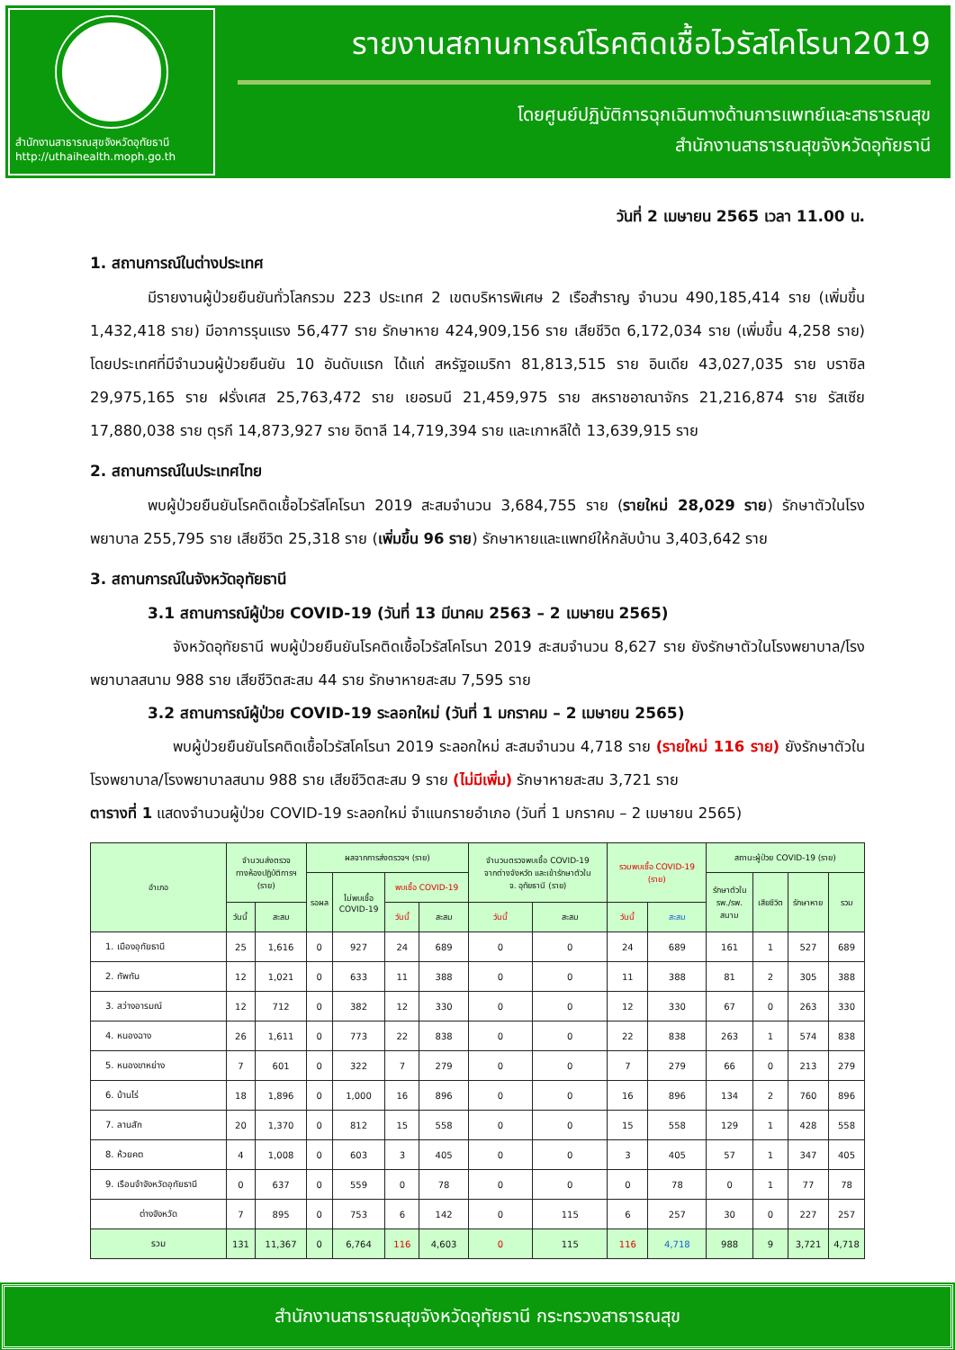สำนักงานสาธารณสุขจังหวัดอุทัยธานี
http://uthaihealth.moph.go.th
รายงานสถานการณ์โรคติดเชื้อไวรัสโคโรนา2019
โดยศูนย์ปฏิบัติการฉุกเฉินทางด้านการแพทย์และสาธารณสุข
สำนักงานสาธารณสุขจังหวัดอุทัยธานี
วันที่ 2 เมษายน 2565 เวลา 11.00 น.
1. สถานการณ์ในต่างประเทศ
มีรายงานผู้ป่วยยืนยันทั่วโลกรวม 223 ประเทศ 2 เขตบริหารพิเศษ 2 เรือสำราญ จำนวน 490,185,414 ราย (เพิ่มขึ้น 1,432,418 ราย) มีอาการรุนแรง 56,477 ราย รักษาหาย 424,909,156 ราย เสียชีวิต 6,172,034 ราย (เพิ่มขึ้น 4,258 ราย) โดยประเทศที่มีจำนวนผู้ป่วยยืนยัน 10 อันดับแรก ได้แก่ สหรัฐอเมริกา 81,813,515 ราย อินเดีย 43,027,035 ราย บราซิล 29,975,165 ราย ฝรั่งเศส 25,763,472 ราย เยอรมนี 21,459,975 ราย สหราชอาณาจักร 21,216,874 ราย รัสเซีย 17,880,038 ราย ตุรกี 14,873,927 ราย อิตาลี 14,719,394 ราย และเกาหลีใต้ 13,639,915 ราย
2. สถานการณ์ในประเทศไทย
พบผู้ป่วยยืนยันโรคติดเชื้อไวรัสโคโรนา 2019 สะสมจำนวน 3,684,755 ราย (รายใหม่ 28,029 ราย) รักษาตัวในโรงพยาบาล 255,795 ราย เสียชีวิต 25,318 ราย (เพิ่มขึ้น 96 ราย) รักษาหายและแพทย์ให้กลับบ้าน 3,403,642 ราย
3. สถานการณ์ในจังหวัดอุทัยธานี
3.1 สถานการณ์ผู้ป่วย COVID-19 (วันที่ 13 มีนาคม 2563 – 2 เมษายน 2565)
จังหวัดอุทัยธานี พบผู้ป่วยยืนยันโรคติดเชื้อไวรัสโคโรนา 2019 สะสมจำนวน 8,627 ราย ยังรักษาตัวในโรงพยาบาล/โรงพยาบาลสนาม 988 ราย เสียชีวิตสะสม 44 ราย รักษาหายสะสม 7,595 ราย
3.2 สถานการณ์ผู้ป่วย COVID-19 ระลอกใหม่ (วันที่ 1 มกราคม – 2 เมษายน 2565)
พบผู้ป่วยยืนยันโรคติดเชื้อไวรัสโคโรนา 2019 ระลอกใหม่ สะสมจำนวน 4,718 ราย (รายใหม่ 116 ราย) ยังรักษาตัวในโรงพยาบาล/โรงพยาบาลสนาม 988 ราย เสียชีวิตสะสม 9 ราย (ไม่มีเพิ่ม) รักษาหายสะสม 3,721 ราย
ตารางที่ 1 แสดงจำนวนผู้ป่วย COVID-19 ระลอกใหม่ จำแนกรายอำเภอ (วันที่ 1 มกราคม – 2 เมษายน 2565)
| อำเภอ | จำนวนส่งตรวจ ทางห้องปฏิบัติการฯ (ราย) | | ผลจากการส่งตรวจฯ (ราย) | | | | จำนวนตรวจพบเชื้อ COVID-19 จากต่างจังหวัด และเข้ารักษาตัวใน จ. อุทัยธานี (ราย) | | รวมพบเชื้อ COVID-19 (ราย) | | สถานะผู้ป่วย COVID-19 (ราย) | | | |
| --- | --- | --- | --- | --- | --- | --- | --- | --- | --- | --- | --- | --- | --- | --- |
| | | | รอผล | ไม่พบเชื้อ COVID-19 | พบเชื้อ COVID-19 | | | | | | รักษาตัวใน รพ./รพ. สนาม | เสียชีวิต | รักษาหาย | รวม |
| | วันนี้ | สะสม | | | วันนี้ | สะสม | วันนี้ | สะสม | วันนี้ | สะสม | | | | |
| 1. เมืองอุทัยธานี | 25 | 1,616 | 0 | 927 | 24 | 689 | 0 | 0 | 24 | 689 | 161 | 1 | 527 | 689 |
| 2. ทัพทัน | 12 | 1,021 | 0 | 633 | 11 | 388 | 0 | 0 | 11 | 388 | 81 | 2 | 305 | 388 |
| 3. สว่างอารมณ์ | 12 | 712 | 0 | 382 | 12 | 330 | 0 | 0 | 12 | 330 | 67 | 0 | 263 | 330 |
| 4. หนองฉาง | 26 | 1,611 | 0 | 773 | 22 | 838 | 0 | 0 | 22 | 838 | 263 | 1 | 574 | 838 |
| 5. หนองขาหย่าง | 7 | 601 | 0 | 322 | 7 | 279 | 0 | 0 | 7 | 279 | 66 | 0 | 213 | 279 |
| 6. บ้านไร่ | 18 | 1,896 | 0 | 1,000 | 16 | 896 | 0 | 0 | 16 | 896 | 134 | 2 | 760 | 896 |
| 7. ลานสัก | 20 | 1,370 | 0 | 812 | 15 | 558 | 0 | 0 | 15 | 558 | 129 | 1 | 428 | 558 |
| 8. ห้วยคต | 4 | 1,008 | 0 | 603 | 3 | 405 | 0 | 0 | 3 | 405 | 57 | 1 | 347 | 405 |
| 9. เรือนจำจังหวัดอุทัยธานี | 0 | 637 | 0 | 559 | 0 | 78 | 0 | 0 | 0 | 78 | 0 | 1 | 77 | 78 |
| ต่างจังหวัด | 7 | 895 | 0 | 753 | 6 | 142 | 0 | 115 | 6 | 257 | 30 | 0 | 227 | 257 |
| รวม | 131 | 11,367 | 0 | 6,764 | 116 | 4,603 | 0 | 115 | 116 | 4,718 | 988 | 9 | 3,721 | 4,718 |
สำนักงานสาธารณสุขจังหวัดอุทัยธานี กระทรวงสาธารณสุข